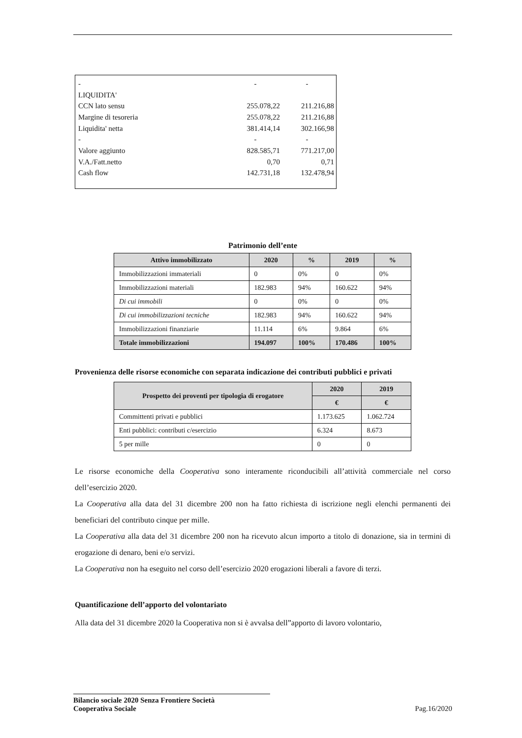| - | - | - |
| LIQUIDITA' | | |
| CCN lato sensu | 255.078,22 | 211.216,88 |
| Margine di tesoreria | 255.078,22 | 211.216,88 |
| Liquidita' netta | 381.414,14 | 302.166,98 |
| - | - | - |
| Valore aggiunto | 828.585,71 | 771.217,00 |
| V.A./Fatt.netto | 0,70 | 0,71 |
| Cash flow | 142.731,18 | 132.478,94 |
Patrimonio dell’ente
| Attivo immobilizzato | 2020 | % | 2019 | % |
| --- | --- | --- | --- | --- |
| Immobilizzazioni immateriali | 0 | 0% | 0 | 0% |
| Immobilizzazioni materiali | 182.983 | 94% | 160.622 | 94% |
| Di cui immobili | 0 | 0% | 0 | 0% |
| Di cui immobilizzazioni tecniche | 182.983 | 94% | 160.622 | 94% |
| Immobilizzazioni finanziarie | 11.114 | 6% | 9.864 | 6% |
| Totale immobilizzazioni | 194.097 | 100% | 170.486 | 100% |
Provenienza delle risorse economiche con separata indicazione dei contributi pubblici e privati
| Prospetto dei proventi per tipologia di erogatore | 2020 | 2019 |
| --- | --- | --- |
| | € | € |
| Committenti privati e pubblici | 1.173.625 | 1.062.724 |
| Enti pubblici: contributi c/esercizio | 6.324 | 8.673 |
| 5 per mille | 0 | 0 |
Le risorse economiche della Cooperativa sono interamente riconducibili all’attività commerciale nel corso dell’esercizio 2020.
La Cooperativa alla data del 31 dicembre 200 non ha fatto richiesta di iscrizione negli elenchi permanenti dei beneficiari del contributo cinque per mille.
La Cooperativa alla data del 31 dicembre 200 non ha ricevuto alcun importo a titolo di donazione, sia in termini di erogazione di denaro, beni e/o servizi.
La Cooperativa non ha eseguito nel corso dell’esercizio 2020 erogazioni liberali a favore di terzi.
Quantificazione dell’apporto del volontariato
Alla data del 31 dicembre 2020 la Cooperativa non si è avvalsa dell”apporto di lavoro volontario,
Bilancio sociale 2020 Senza Frontiere Società
Cooperativa Sociale
Pag.16/2020